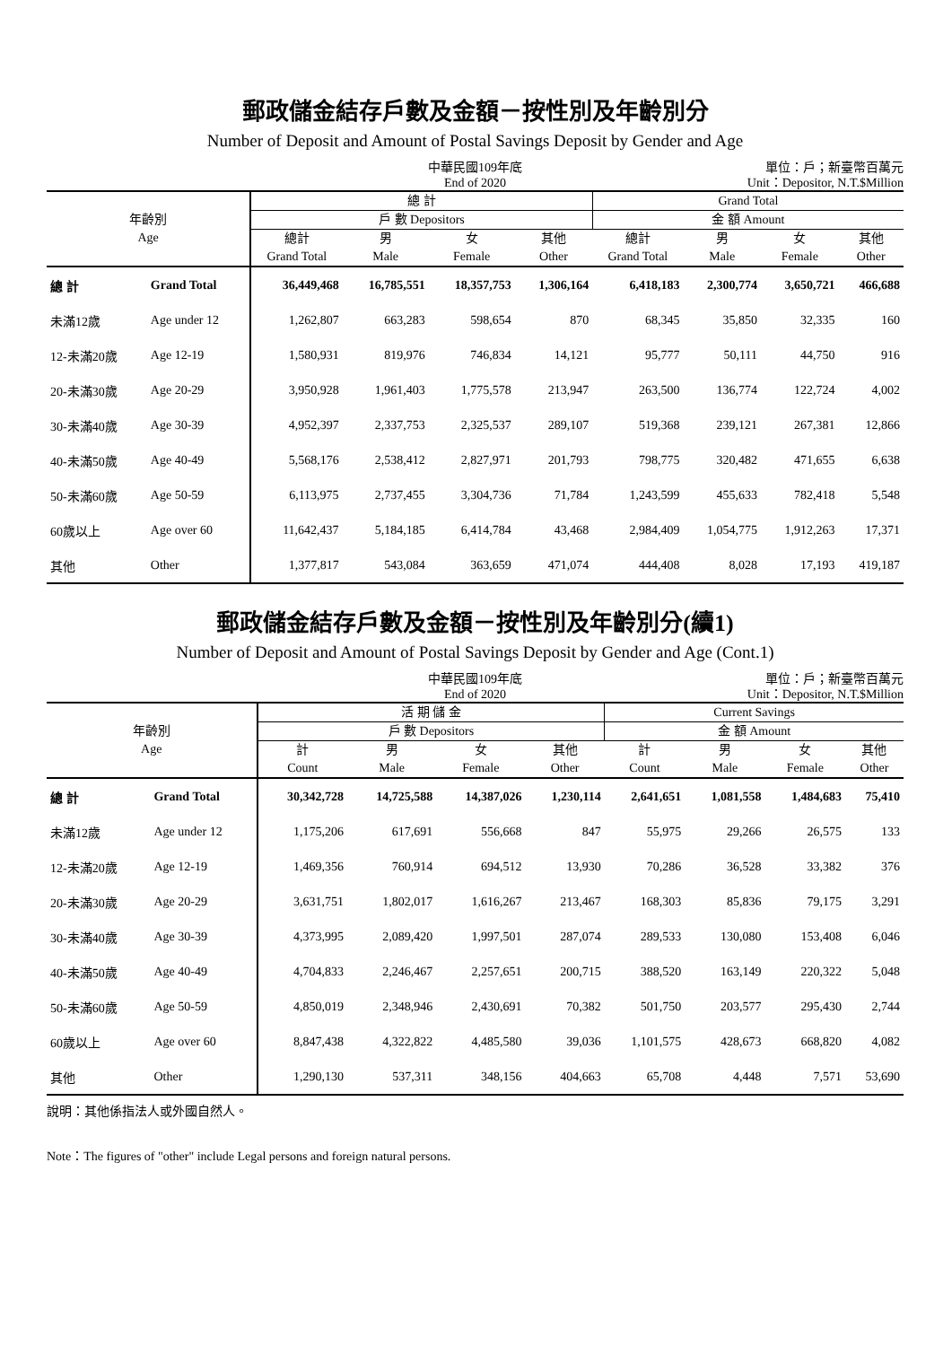郵政儲金結存戶數及金額－按性別及年齡別分
Number of Deposit and Amount of Postal Savings Deposit by Gender and Age
中華民國109年底
End of 2020
單位：戶；新臺幣百萬元
Unit：Depositor, N.T.$Million
| 年齡別 Age | | 總 計 | | | | Grand Total | | | |
| --- | --- | --- | --- | --- | --- | --- | --- | --- | --- |
| | | 戶 數 Depositors | | | | 金 額 Amount | | | |
| | | 總計 Grand Total | 男 Male | 女 Female | 其他 Other | 總計 Grand Total | 男 Male | 女 Female | 其他 Other |
| 總 計 | Grand Total | 36,449,468 | 16,785,551 | 18,357,753 | 1,306,164 | 6,418,183 | 2,300,774 | 3,650,721 | 466,688 |
| 未滿12歲 | Age under 12 | 1,262,807 | 663,283 | 598,654 | 870 | 68,345 | 35,850 | 32,335 | 160 |
| 12-未滿20歲 | Age 12-19 | 1,580,931 | 819,976 | 746,834 | 14,121 | 95,777 | 50,111 | 44,750 | 916 |
| 20-未滿30歲 | Age 20-29 | 3,950,928 | 1,961,403 | 1,775,578 | 213,947 | 263,500 | 136,774 | 122,724 | 4,002 |
| 30-未滿40歲 | Age 30-39 | 4,952,397 | 2,337,753 | 2,325,537 | 289,107 | 519,368 | 239,121 | 267,381 | 12,866 |
| 40-未滿50歲 | Age 40-49 | 5,568,176 | 2,538,412 | 2,827,971 | 201,793 | 798,775 | 320,482 | 471,655 | 6,638 |
| 50-未滿60歲 | Age 50-59 | 6,113,975 | 2,737,455 | 3,304,736 | 71,784 | 1,243,599 | 455,633 | 782,418 | 5,548 |
| 60歲以上 | Age over 60 | 11,642,437 | 5,184,185 | 6,414,784 | 43,468 | 2,984,409 | 1,054,775 | 1,912,263 | 17,371 |
| 其他 | Other | 1,377,817 | 543,084 | 363,659 | 471,074 | 444,408 | 8,028 | 17,193 | 419,187 |
郵政儲金結存戶數及金額－按性別及年齡別分(續1)
Number of Deposit and Amount of Postal Savings Deposit by Gender and Age (Cont.1)
中華民國109年底
End of 2020
單位：戶；新臺幣百萬元
Unit：Depositor, N.T.$Million
| 年齡別 Age | | 活 期 儲 金 | | | | Current Savings | | | |
| --- | --- | --- | --- | --- | --- | --- | --- | --- | --- |
| | | 戶 數 Depositors | | | | 金 額 Amount | | | |
| | | 計 Count | 男 Male | 女 Female | 其他 Other | 計 Count | 男 Male | 女 Female | 其他 Other |
| 總 計 | Grand Total | 30,342,728 | 14,725,588 | 14,387,026 | 1,230,114 | 2,641,651 | 1,081,558 | 1,484,683 | 75,410 |
| 未滿12歲 | Age under 12 | 1,175,206 | 617,691 | 556,668 | 847 | 55,975 | 29,266 | 26,575 | 133 |
| 12-未滿20歲 | Age 12-19 | 1,469,356 | 760,914 | 694,512 | 13,930 | 70,286 | 36,528 | 33,382 | 376 |
| 20-未滿30歲 | Age 20-29 | 3,631,751 | 1,802,017 | 1,616,267 | 213,467 | 168,303 | 85,836 | 79,175 | 3,291 |
| 30-未滿40歲 | Age 30-39 | 4,373,995 | 2,089,420 | 1,997,501 | 287,074 | 289,533 | 130,080 | 153,408 | 6,046 |
| 40-未滿50歲 | Age 40-49 | 4,704,833 | 2,246,467 | 2,257,651 | 200,715 | 388,520 | 163,149 | 220,322 | 5,048 |
| 50-未滿60歲 | Age 50-59 | 4,850,019 | 2,348,946 | 2,430,691 | 70,382 | 501,750 | 203,577 | 295,430 | 2,744 |
| 60歲以上 | Age over 60 | 8,847,438 | 4,322,822 | 4,485,580 | 39,036 | 1,101,575 | 428,673 | 668,820 | 4,082 |
| 其他 | Other | 1,290,130 | 537,311 | 348,156 | 404,663 | 65,708 | 4,448 | 7,571 | 53,690 |
說明：其他係指法人或外國自然人。
Note：The figures of "other" include Legal persons and foreign natural persons.